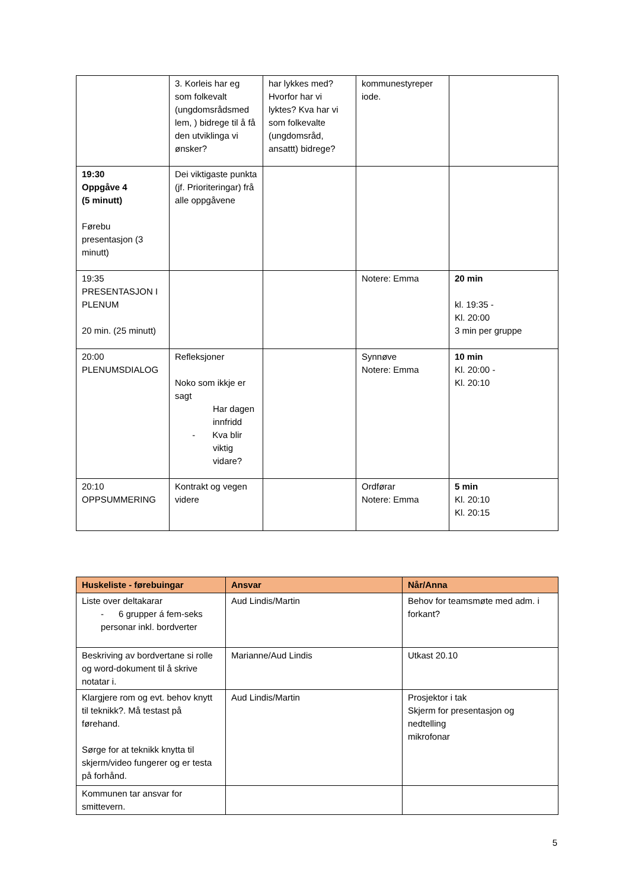| | 3. Korleis har eg som folkevalt (ungdomsrådsmed lem, ) bidrege til å få den utviklinga vi ønsker? | har lykkes med? Hvorfor har vi lyktes? Kva har vi som folkevalte (ungdomsråd, ansattt) bidrege? | kommunestyreper iode. | |
| 19:30 Oppgåve 4 (5 minutt) Førebu presentasjon (3 minutt) | Dei viktigaste punkta (jf. Prioriteringar) frå alle oppgåvene | | | |
| 19:35 PRESENTASJON I PLENUM 20 min. (25 minutt) | | | Notere: Emma | 20 min kl. 19:35 - Kl. 20:00 3 min per gruppe |
| 20:00 PLENUMSDIALOG | Refleksjoner Noko som ikkje er sagt Har dagen innfridd - Kva blir viktig vidare? | | Synnøve Notere: Emma | 10 min Kl. 20:00 - Kl. 20:10 |
| 20:10 OPPSUMMERING | Kontrakt og vegen videre | | Ordførar Notere: Emma | 5 min Kl. 20:10 Kl. 20:15 |
| Huskeliste - førebuingar | Ansvar | Når/Anna |
| --- | --- | --- |
| Liste over deltakarar - 6 grupper á fem-seks personar inkl. bordverter | Aud Lindis/Martin | Behov for teamsmøte med adm. i forkant? |
| Beskriving av bordvertane si rolle og word-dokument til å skrive notatar i. | Marianne/Aud Lindis | Utkast 20.10 |
| Klargjere rom og evt. behov knytt til teknikk?. Må testast på førehand. Sørge for at teknikk knytta til skjerm/video fungerer og er testa på forhånd. | Aud Lindis/Martin | Prosjektor i tak Skjerm for presentasjon og nedtelling mikrofonar |
| Kommunen tar ansvar for smittevern. | | |
5